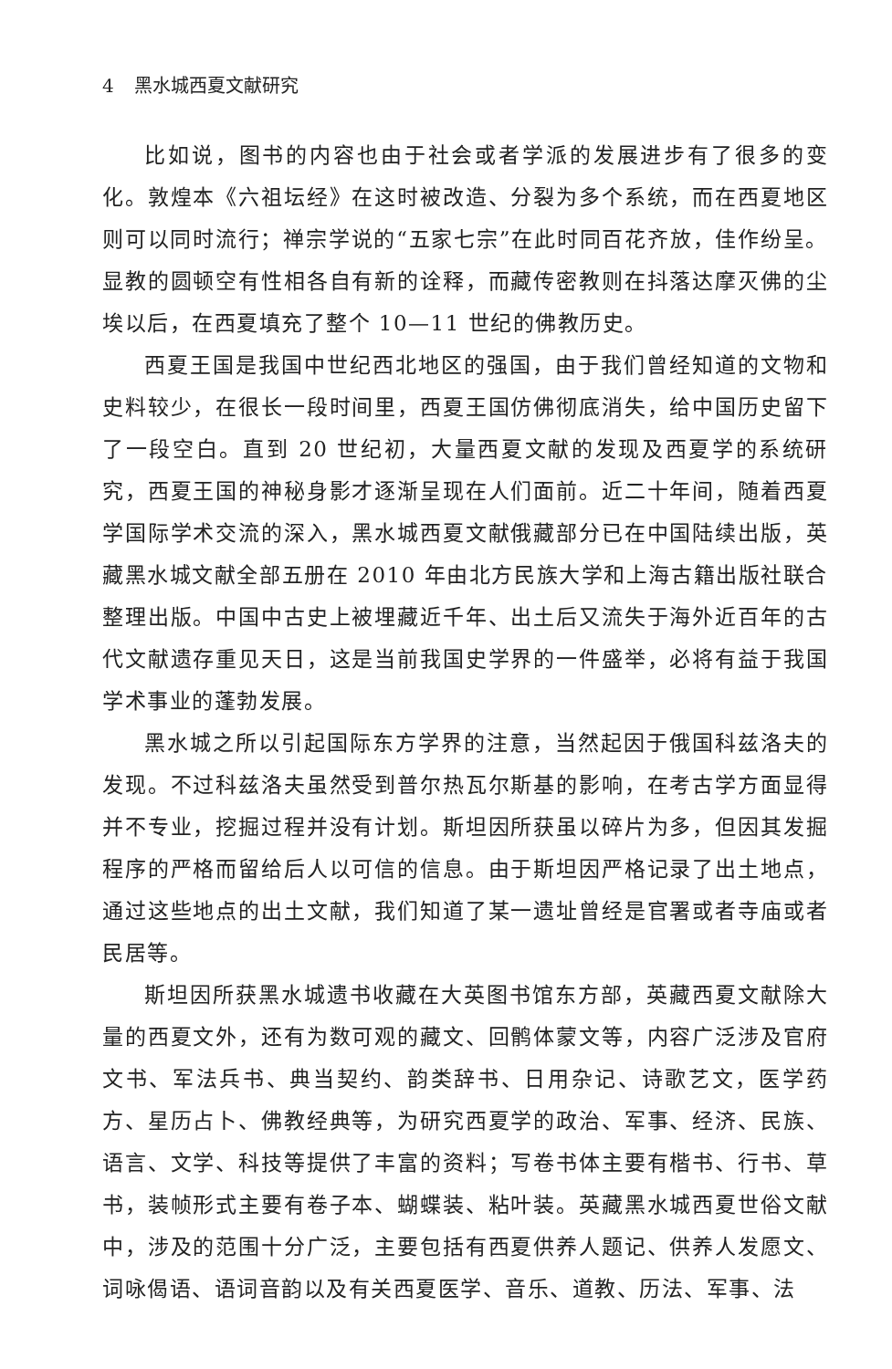4 黑水城西夏文献研究
比如说，图书的内容也由于社会或者学派的发展进步有了很多的变化。敦煌本《六祖坛经》在这时被改造、分裂为多个系统，而在西夏地区则可以同时流行；禅宗学说的“五家七宗”在此时同百花齐放，佳作纷呈。显教的圆顿空有性相各自有新的诠释，而藏传密教则在抖落达摩灭佛的尘埃以后，在西夏填充了整个 10—11 世纪的佛教历史。
西夏王国是我国中世纪西北地区的强国，由于我们曾经知道的文物和史料较少，在很长一段时间里，西夏王国仿佛彻底消失，给中国历史留下了一段空白。直到 20 世纪初，大量西夏文献的发现及西夏学的系统研究，西夏王国的神秘身影才逐渐呈现在人们面前。近二十年间，随着西夏学国际学术交流的深入，黑水城西夏文献俄藏部分已在中国陆续出版，英藏黑水城文献全部五册在 2010 年由北方民族大学和上海古籍出版社联合整理出版。中国中古史上被埋藏近千年、出土后又流失于海外近百年的古代文献遗存重见天日，这是当前我国史学界的一件盛举，必将有益于我国学术事业的蓬勃发展。
黑水城之所以引起国际东方学界的注意，当然起因于俄国科兹洛夫的发现。不过科兹洛夫虽然受到普尔热瓦尔斯基的影响，在考古学方面显得并不专业，挖掘过程并没有计划。斯坦因所获虽以碎片为多，但因其发掘程序的严格而留给后人以可信的信息。由于斯坦因严格记录了出土地点，通过这些地点的出土文献，我们知道了某一遗址曾经是官署或者寺庙或者民居等。
斯坦因所获黑水城遗书收藏在大英图书馆东方部，英藏西夏文献除大量的西夏文外，还有为数可观的藏文、回鹘体蒙文等，内容广泛涉及官府文书、军法兵书、典当契约、韵类辞书、日用杂记、诗歌艺文，医学药方、星历占卜、佛教经典等，为研究西夏学的政治、军事、经济、民族、语言、文学、科技等提供了丰富的资料；写卷书体主要有楷书、行书、草书，装帧形式主要有卷子本、蝴蝶装、粘叶装。英藏黑水城西夏世俗文献中，涉及的范围十分广泛，主要包括有西夏供养人题记、供养人发愿文、词咏偈语、语词音韵以及有关西夏医学、音乐、道教、历法、军事、法